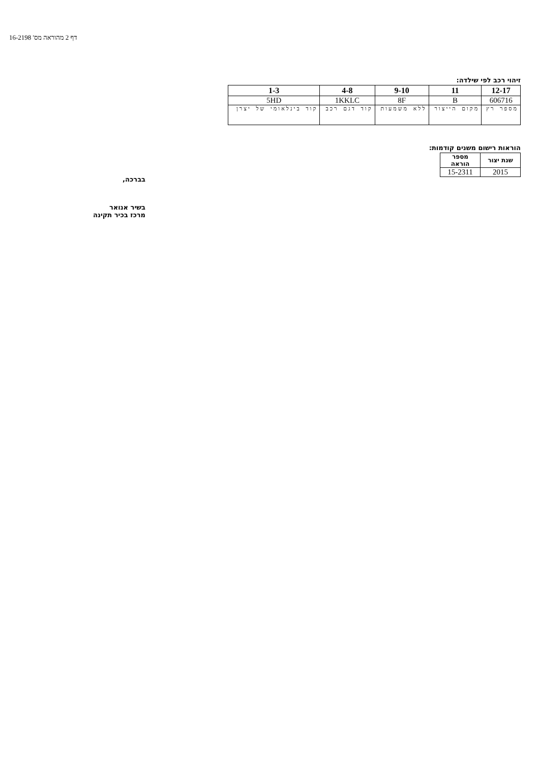דף 2 מהוראה מס' 16-2198
זיהוי רכב לפי שילדה:
| 12-17 | 11 | 9-10 | 4-8 | 1-3 |
| --- | --- | --- | --- | --- |
| 606716 | B | 8F | 1KKLC | 5HD |
| מספר רץ | מקום הייצור | ללא משמעות | קוד דגם רכב | קוד בינלאומי של יצרן |
הוראות רישום משנים קודמות:
| שנת יצור | מספר הוראה |
| --- | --- |
| 2015 | 15-2311 |
בברכה,
בשיר אנואר
מרכז בכיר תקינה